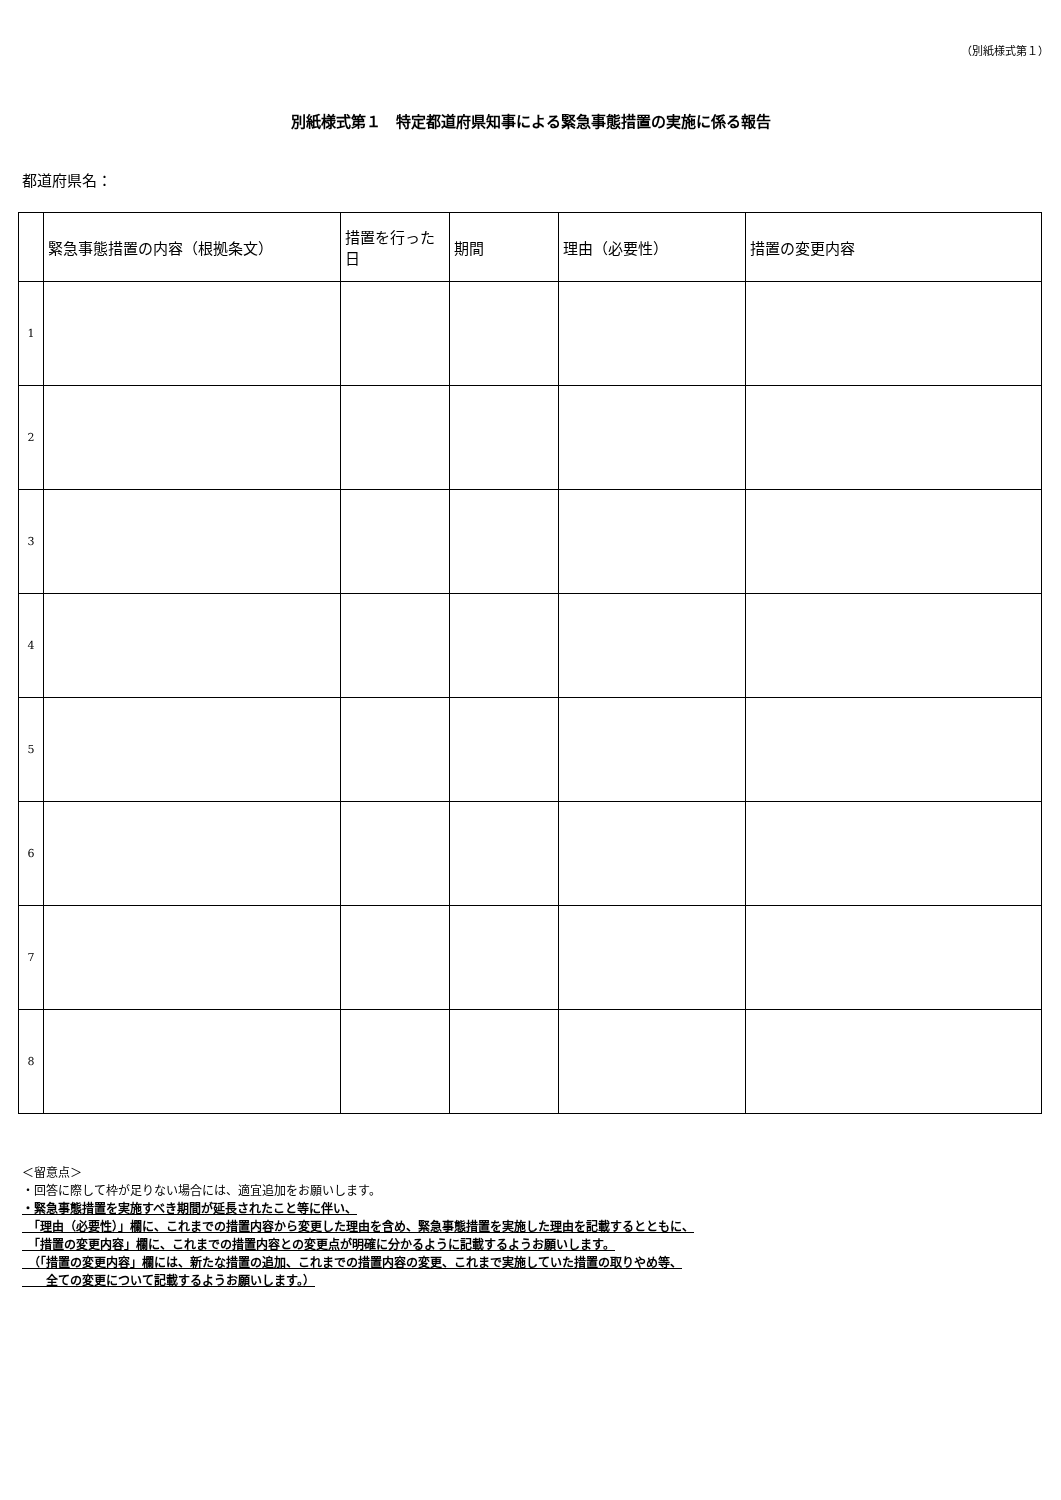（別紙様式第１）
別紙様式第１　特定都道府県知事による緊急事態措置の実施に係る報告
都道府県名：
| | 緊急事態措置の内容（根拠条文） | 措置を行った日 | 期間 | 理由（必要性） | 措置の変更内容 |
| --- | --- | --- | --- | --- | --- |
| 1 | | | | | |
| 2 | | | | | |
| 3 | | | | | |
| 4 | | | | | |
| 5 | | | | | |
| 6 | | | | | |
| 7 | | | | | |
| 8 | | | | | |
＜留意点＞
・回答に際して枠が足りない場合には、適宜追加をお願いします。
・緊急事態措置を実施すべき期間が延長されたこと等に伴い、
　「理由（必要性）」欄に、これまでの措置内容から変更した理由を含め、緊急事態措置を実施した理由を記載するとともに、
　「措置の変更内容」欄に、これまでの措置内容との変更点が明確に分かるように記載するようお願いします。
　（「措置の変更内容」欄には、新たな措置の追加、これまでの措置内容の変更、これまで実施していた措置の取りやめ等、
　　全ての変更について記載するようお願いします。）